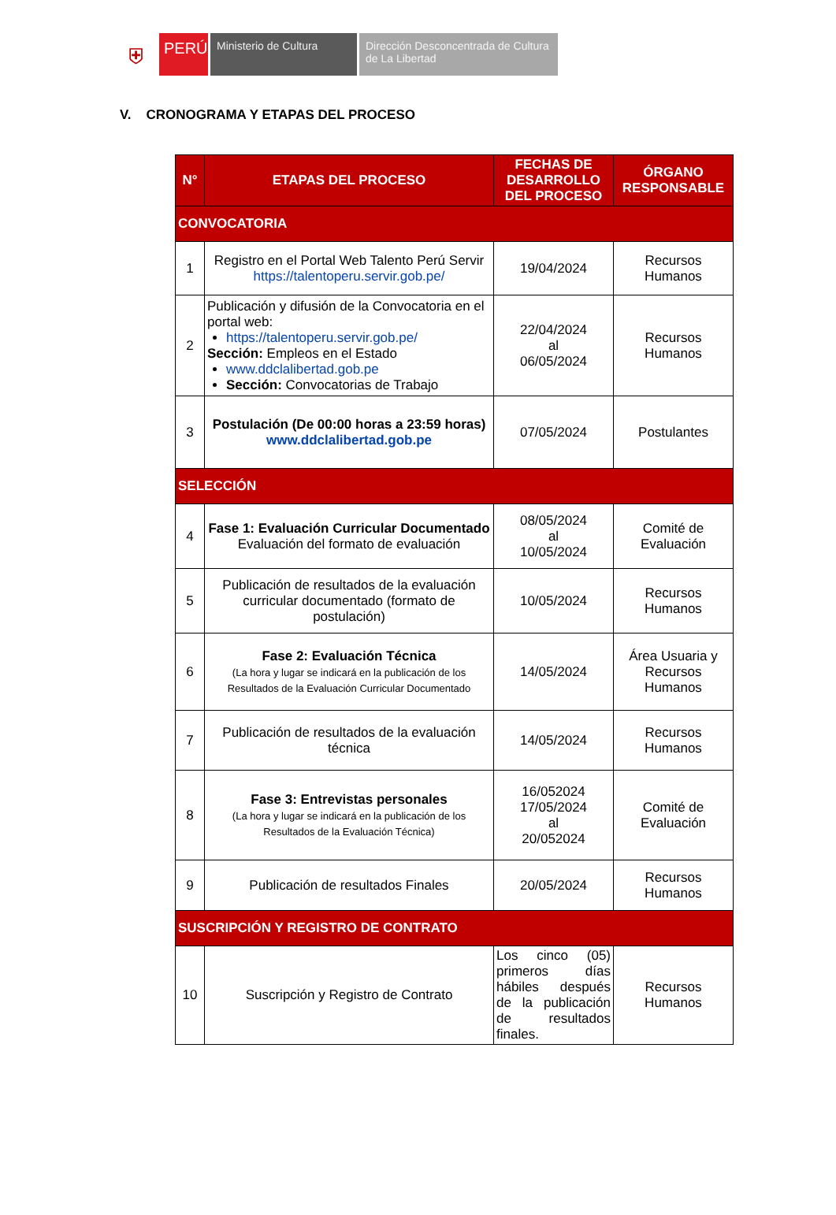⛨
PERÚ
Ministerio de Cultura Dirección Desconcentrada de Cultura de La Libertad
V. CRONOGRAMA Y ETAPAS DEL PROCESO
| N° | ETAPAS DEL PROCESO | FECHAS DE DESARROLLO DEL PROCESO | ÓRGANO RESPONSABLE |
| --- | --- | --- | --- |
| CONVOCATORIA | | | |
| 1 | Registro en el Portal Web Talento Perú Servir https://talentoperu.servir.gob.pe/ | 19/04/2024 | Recursos Humanos |
| 2 | Publicación y difusión de la Convocatoria en el portal web: https://talentoperu.servir.gob.pe/ Sección: Empleos en el Estado www.ddclalibertad.gob.pe Sección: Convocatorias de Trabajo | 22/04/2024 al 06/05/2024 | Recursos Humanos |
| 3 | Postulación (De 00:00 horas a 23:59 horas) www.ddclalibertad.gob.pe | 07/05/2024 | Postulantes |
| SELECCIÓN | | | |
| 4 | Fase 1: Evaluación Curricular Documentado Evaluación del formato de evaluación | 08/05/2024 al 10/05/2024 | Comité de Evaluación |
| 5 | Publicación de resultados de la evaluación curricular documentado (formato de postulación) | 10/05/2024 | Recursos Humanos |
| 6 | Fase 2: Evaluación Técnica (La hora y lugar se indicará en la publicación de los Resultados de la Evaluación Curricular Documentado | 14/05/2024 | Área Usuaria y Recursos Humanos |
| 7 | Publicación de resultados de la evaluación técnica | 14/05/2024 | Recursos Humanos |
| 8 | Fase 3: Entrevistas personales (La hora y lugar se indicará en la publicación de los Resultados de la Evaluación Técnica) | 16/052024 17/05/2024 al 20/052024 | Comité de Evaluación |
| 9 | Publicación de resultados Finales | 20/05/2024 | Recursos Humanos |
| SUSCRIPCIÓN Y REGISTRO DE CONTRATO | | | |
| 10 | Suscripción y Registro de Contrato | Los cinco (05) primeros días hábiles después de la publicación de resultados finales. | Recursos Humanos |